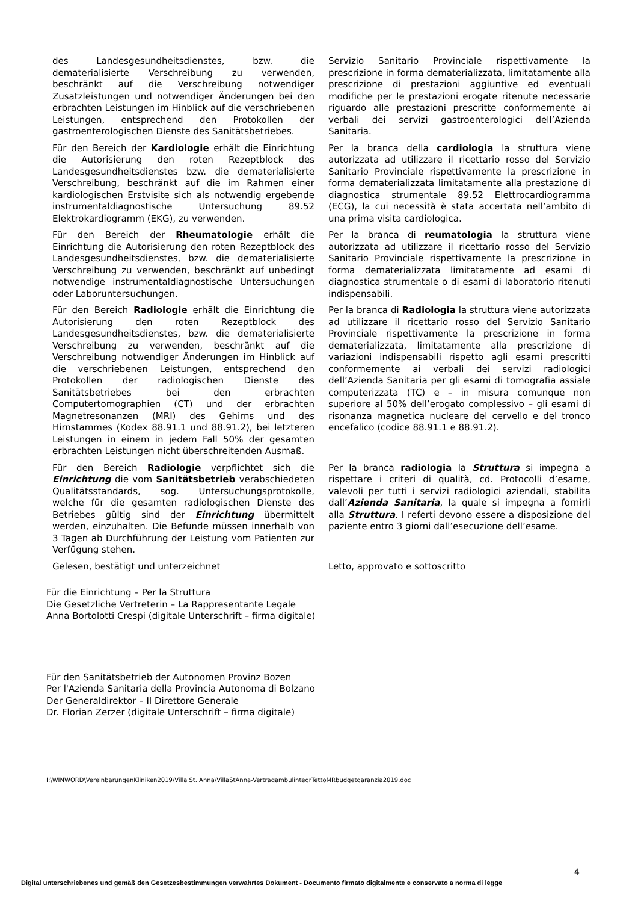des Landesgesundheitsdienstes, bzw. die dematerialisierte Verschreibung zu verwenden, beschränkt auf die Verschreibung notwendiger Zusatzleistungen und notwendiger Änderungen bei den erbrachten Leistungen im Hinblick auf die verschriebenen Leistungen, entsprechend den Protokollen der gastroenterologischen Dienste des Sanitätsbetriebes.
Servizio Sanitario Provinciale rispettivamente la prescrizione in forma dematerializzata, limitatamente alla prescrizione di prestazioni aggiuntive ed eventuali modifiche per le prestazioni erogate ritenute necessarie riguardo alle prestazioni prescritte conformemente ai verbali dei servizi gastroenterologici dell’Azienda Sanitaria.
Für den Bereich der Kardiologie erhält die Einrichtung die Autorisierung den roten Rezeptblock des Landesgesundheitsdienstes bzw. die dematerialisierte Verschreibung, beschränkt auf die im Rahmen einer kardiologischen Erstvisite sich als notwendig ergebende instrumentaldiagnostische Untersuchung 89.52 Elektrokardiogramm (EKG), zu verwenden.
Per la branca della cardiologia la struttura viene autorizzata ad utilizzare il ricettario rosso del Servizio Sanitario Provinciale rispettivamente la prescrizione in forma dematerializzata limitatamente alla prestazione di diagnostica strumentale 89.52 Elettrocardiogramma (ECG), la cui necessità è stata accertata nell’ambito di una prima visita cardiologica.
Für den Bereich der Rheumatologie erhält die Einrichtung die Autorisierung den roten Rezeptblock des Landesgesundheitsdienstes, bzw. die dematerialisierte Verschreibung zu verwenden, beschränkt auf unbedingt notwendige instrumentaldiagnostische Untersuchungen oder Laboruntersuchungen.
Per la branca di reumatologia la struttura viene autorizzata ad utilizzare il ricettario rosso del Servizio Sanitario Provinciale rispettivamente la prescrizione in forma dematerializzata limitatamente ad esami di diagnostica strumentale o di esami di laboratorio ritenuti indispensabili.
Für den Bereich Radiologie erhält die Einrichtung die Autorisierung den roten Rezeptblock des Landesgesundheitsdienstes, bzw. die dematerialisierte Verschreibung zu verwenden, beschränkt auf die Verschreibung notwendiger Änderungen im Hinblick auf die verschriebenen Leistungen, entsprechend den Protokollen der radiologischen Dienste des Sanitätsbetriebes bei den erbrachten Computertomographien (CT) und der erbrachten Magnetresonanzen (MRI) des Gehirns und des Hirnstammes (Kodex 88.91.1 und 88.91.2), bei letzteren Leistungen in einem in jedem Fall 50% der gesamten erbrachten Leistungen nicht überschreitenden Ausmaß.
Per la branca di Radiologia la struttura viene autorizzata ad utilizzare il ricettario rosso del Servizio Sanitario Provinciale rispettivamente la prescrizione in forma dematerializzata, limitatamente alla prescrizione di variazioni indispensabili rispetto agli esami prescritti conformemente ai verbali dei servizi radiologici dell’Azienda Sanitaria per gli esami di tomografia assiale computerizzata (TC) e – in misura comunque non superiore al 50% dell’erogato complessivo – gli esami di risonanza magnetica nucleare del cervello e del tronco encefalico (codice 88.91.1 e 88.91.2).
Für den Bereich Radiologie verpflichtet sich die Einrichtung die vom Sanitätsbetrieb verabschiedeten Qualitätsstandards, sog. Untersuchungsprotokolle, welche für die gesamten radiologischen Dienste des Betriebes gültig sind der Einrichtung übermittelt werden, einzuhalten. Die Befunde müssen innerhalb von 3 Tagen ab Durchführung der Leistung vom Patienten zur Verfügung stehen.
Per la branca radiologia la Struttura si impegna a rispettare i criteri di qualità, cd. Protocolli d’esame, valevoli per tutti i servizi radiologici aziendali, stabilita dall’Azienda Sanitaria, la quale si impegna a fornirli alla Struttura. I referti devono essere a disposizione del paziente entro 3 giorni dall’esecuzione dell’esame.
Gelesen, bestätigt und unterzeichnet Letto, approvato e sottoscritto
Für die Einrichtung – Per la Struttura
Die Gesetzliche Vertreterin – La Rappresentante Legale
Anna Bortolotti Crespi (digitale Unterschrift – firma digitale)
Für den Sanitätsbetrieb der Autonomen Provinz Bozen
Per l'Azienda Sanitaria della Provincia Autonoma di Bolzano
Der Generaldirektor – Il Direttore Generale
Dr. Florian Zerzer (digitale Unterschrift – firma digitale)
I:\WINWORD\VereinbarungenKliniken2019\Villa St. Anna\VillaStAnna-VertragambulintegrTettoMRbudgetgaranzia2019.doc
4
Digital unterschriebenes und gemäß den Gesetzesbestimmungen verwahrtes Dokument - Documento firmato digitalmente e conservato a norma di legge